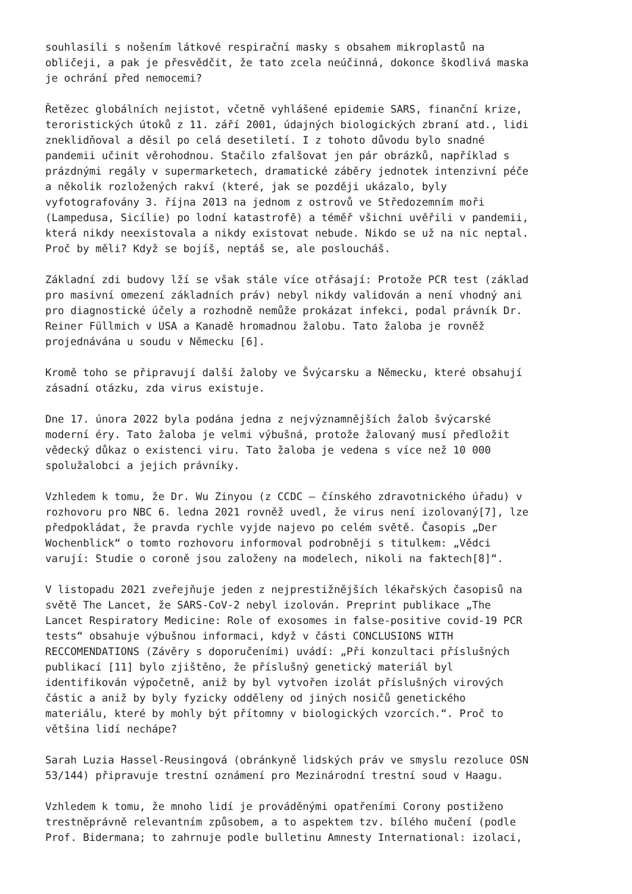souhlasili s nošením látkové respirační masky s obsahem mikroplastů na obličeji, a pak je přesvědčit, že tato zcela neúčinná, dokonce škodlivá maska je ochrání před nemocemi?
Řetězec globálních nejistot, včetně vyhlášené epidemie SARS, finanční krize, teroristických útoků z 11. září 2001, údajných biologických zbraní atd., lidi zneklidňoval a děsil po celá desetiletí. I z tohoto důvodu bylo snadné pandemii učinit věrohodnou. Stačilo zfalšovat jen pár obrázků, například s prázdnými regály v supermarketech, dramatické záběry jednotek intenzivní péče a několik rozložených rakví (které, jak se později ukázalo, byly vyfotografovány 3. října 2013 na jednom z ostrovů ve Středozemním moři (Lampedusa, Sicílie) po lodní katastrofě) a téměř všichni uvěřili v pandemii, která nikdy neexistovala a nikdy existovat nebude. Nikdo se už na nic neptal. Proč by měli? Když se bojíš, neptáš se, ale posloucháš.
Základní zdi budovy lží se však stále více otřásají: Protože PCR test (základ pro masivní omezení základních práv) nebyl nikdy validován a není vhodný ani pro diagnostické účely a rozhodně nemůže prokázat infekci, podal právník Dr. Reiner Füllmich v USA a Kanadě hromadnou žalobu. Tato žaloba je rovněž projednávána u soudu v Německu [6].
Kromě toho se připravují další žaloby ve Švýcarsku a Německu, které obsahují zásadní otázku, zda virus existuje.
Dne 17. února 2022 byla podána jedna z nejvýznamnějších žalob švýcarské moderní éry. Tato žaloba je velmi výbušná, protože žalovaný musí předložit vědecký důkaz o existenci viru. Tato žaloba je vedena s více než 10 000 spolužalobci a jejich právníky.
Vzhledem k tomu, že Dr. Wu Zinyou (z CCDC – čínského zdravotnického úřadu) v rozhovoru pro NBC 6. ledna 2021 rovněž uvedl, že virus není izolovaný[7], lze předpokládat, že pravda rychle vyjde najevo po celém světě. Časopis „Der Wochenblick“ o tomto rozhovoru informoval podrobněji s titulkem: „Vědci varují: Studie o coroně jsou založeny na modelech, nikoli na faktech[8]“.
V listopadu 2021 zveřejňuje jeden z nejprestižnějších lékařských časopisů na světě The Lancet, že SARS-CoV-2 nebyl izolován. Preprint publikace „The Lancet Respiratory Medicine: Role of exosomes in false-positive covid-19 PCR tests“ obsahuje výbušnou informaci, když v části CONCLUSIONS WITH RECCOMENDATIONS (Závěry s doporučeními) uvádí: „Při konzultaci příslušných publikací [11] bylo zjištěno, že příslušný genetický materiál byl identifikován výpočetně, aniž by byl vytvořen izolát příslušných virových částic a aniž by byly fyzicky odděleny od jiných nosičů genetického materiálu, které by mohly být přítomny v biologických vzorcích.“. Proč to většina lidí nechápe?
Sarah Luzia Hassel-Reusingová (obránkyně lidských práv ve smyslu rezoluce OSN 53/144) připravuje trestní oznámení pro Mezinárodní trestní soud v Haagu.
Vzhledem k tomu, že mnoho lidí je prováděnými opatřeními Corony postiženo trestněprávně relevantním způsobem, a to aspektem tzv. bílého mučení (podle Prof. Bidermana; to zahrnuje podle bulletinu Amnesty International: izolaci,